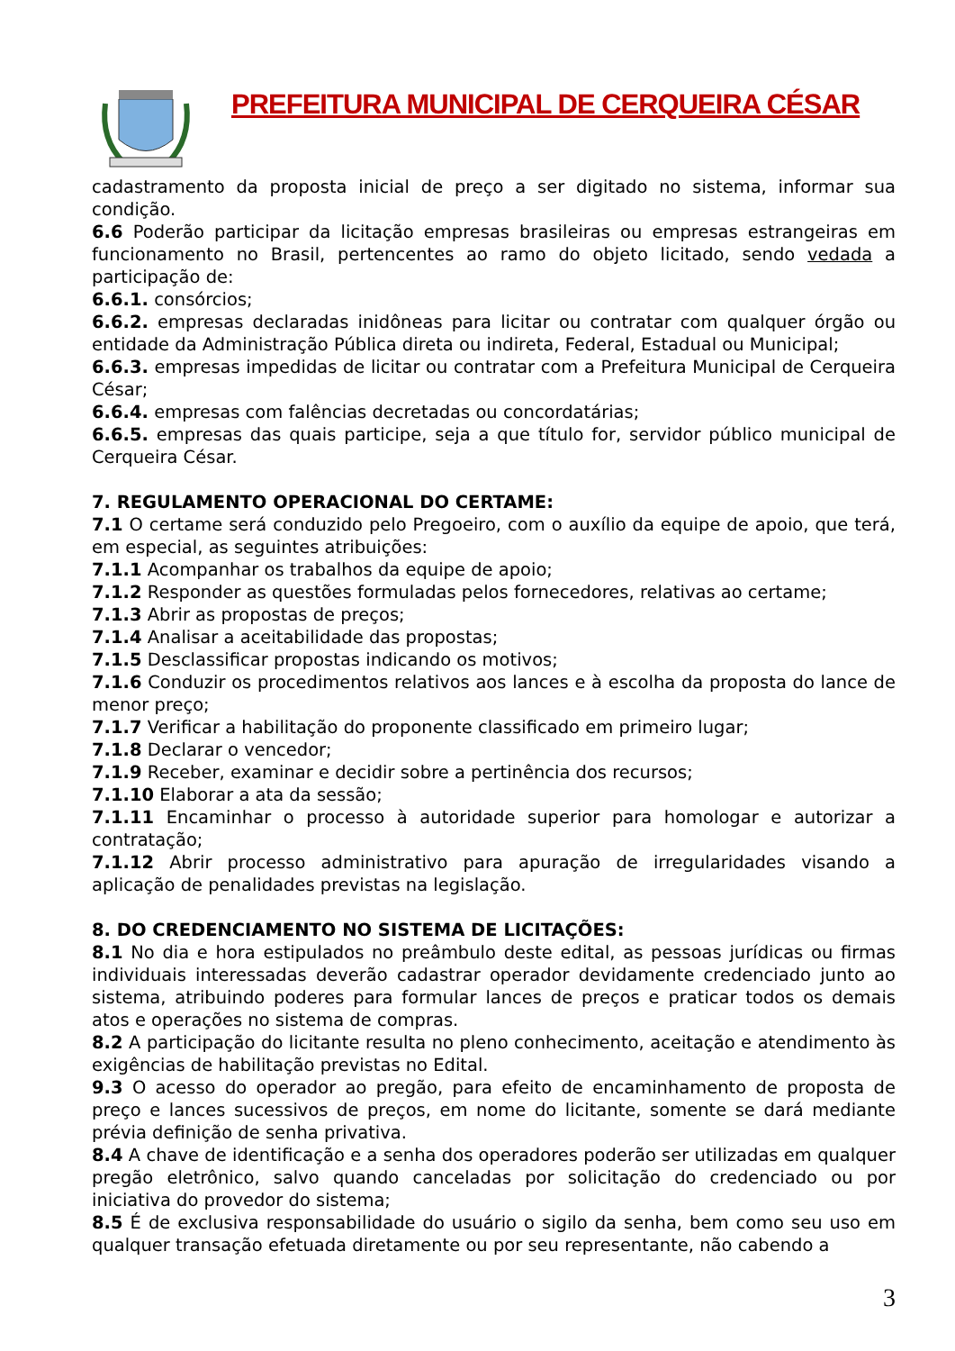PREFEITURA MUNICIPAL DE CERQUEIRA CÉSAR
cadastramento da proposta inicial de preço a ser digitado no sistema, informar sua condição.
6.6 Poderão participar da licitação empresas brasileiras ou empresas estrangeiras em funcionamento no Brasil, pertencentes ao ramo do objeto licitado, sendo vedada a participação de:
6.6.1. consórcios;
6.6.2. empresas declaradas inidôneas para licitar ou contratar com qualquer órgão ou entidade da Administração Pública direta ou indireta, Federal, Estadual ou Municipal;
6.6.3. empresas impedidas de licitar ou contratar com a Prefeitura Municipal de Cerqueira César;
6.6.4. empresas com falências decretadas ou concordatárias;
6.6.5. empresas das quais participe, seja a que título for, servidor público municipal de Cerqueira César.
7. REGULAMENTO OPERACIONAL DO CERTAME:
7.1 O certame será conduzido pelo Pregoeiro, com o auxílio da equipe de apoio, que terá, em especial, as seguintes atribuições:
7.1.1 Acompanhar os trabalhos da equipe de apoio;
7.1.2 Responder as questões formuladas pelos fornecedores, relativas ao certame;
7.1.3 Abrir as propostas de preços;
7.1.4 Analisar a aceitabilidade das propostas;
7.1.5 Desclassificar propostas indicando os motivos;
7.1.6 Conduzir os procedimentos relativos aos lances e à escolha da proposta do lance de menor preço;
7.1.7 Verificar a habilitação do proponente classificado em primeiro lugar;
7.1.8 Declarar o vencedor;
7.1.9 Receber, examinar e decidir sobre a pertinência dos recursos;
7.1.10 Elaborar a ata da sessão;
7.1.11 Encaminhar o processo à autoridade superior para homologar e autorizar a contratação;
7.1.12 Abrir processo administrativo para apuração de irregularidades visando a aplicação de penalidades previstas na legislação.
8. DO CREDENCIAMENTO NO SISTEMA DE LICITAÇÕES:
8.1 No dia e hora estipulados no preâmbulo deste edital, as pessoas jurídicas ou firmas individuais interessadas deverão cadastrar operador devidamente credenciado junto ao sistema, atribuindo poderes para formular lances de preços e praticar todos os demais atos e operações no sistema de compras.
8.2 A participação do licitante resulta no pleno conhecimento, aceitação e atendimento às exigências de habilitação previstas no Edital.
9.3 O acesso do operador ao pregão, para efeito de encaminhamento de proposta de preço e lances sucessivos de preços, em nome do licitante, somente se dará mediante prévia definição de senha privativa.
8.4 A chave de identificação e a senha dos operadores poderão ser utilizadas em qualquer pregão eletrônico, salvo quando canceladas por solicitação do credenciado ou por iniciativa do provedor do sistema;
8.5 É de exclusiva responsabilidade do usuário o sigilo da senha, bem como seu uso em qualquer transação efetuada diretamente ou por seu representante, não cabendo a
3